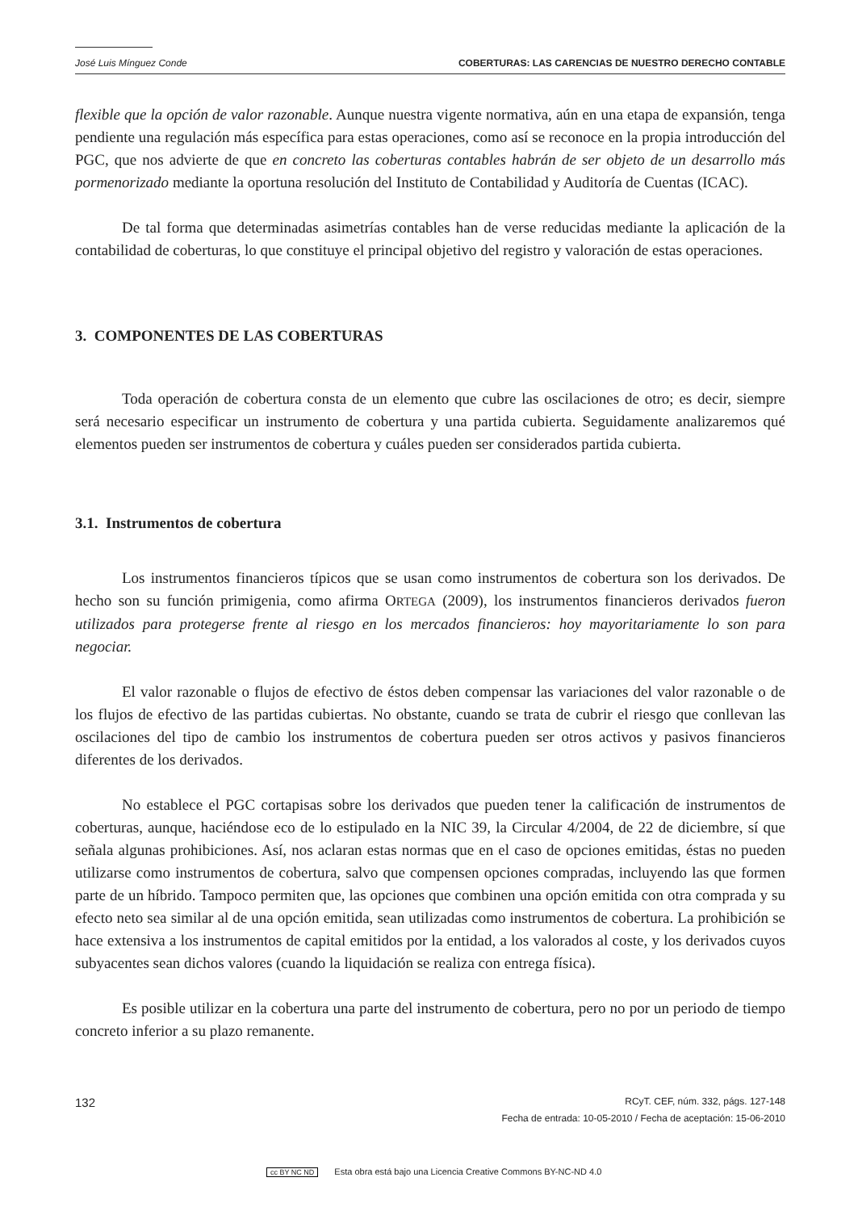José Luis Mínguez Conde COBERTURAS: LAS CARENCIAS DE NUESTRO DERECHO CONTABLE
flexible que la opción de valor razonable. Aunque nuestra vigente normativa, aún en una etapa de expansión, tenga pendiente una regulación más específica para estas operaciones, como así se reconoce en la propia introducción del PGC, que nos advierte de que en concreto las coberturas contables habrán de ser objeto de un desarrollo más pormenorizado mediante la oportuna resolución del Instituto de Contabilidad y Auditoría de Cuentas (ICAC).
De tal forma que determinadas asimetrías contables han de verse reducidas mediante la aplicación de la contabilidad de coberturas, lo que constituye el principal objetivo del registro y valoración de estas operaciones.
3. COMPONENTES DE LAS COBERTURAS
Toda operación de cobertura consta de un elemento que cubre las oscilaciones de otro; es decir, siempre será necesario especificar un instrumento de cobertura y una partida cubierta. Seguidamente analizaremos qué elementos pueden ser instrumentos de cobertura y cuáles pueden ser considerados partida cubierta.
3.1. Instrumentos de cobertura
Los instrumentos financieros típicos que se usan como instrumentos de cobertura son los derivados. De hecho son su función primigenia, como afirma ORTEGA (2009), los instrumentos financieros derivados fueron utilizados para protegerse frente al riesgo en los mercados financieros: hoy mayoritariamente lo son para negociar.
El valor razonable o flujos de efectivo de éstos deben compensar las variaciones del valor razonable o de los flujos de efectivo de las partidas cubiertas. No obstante, cuando se trata de cubrir el riesgo que conllevan las oscilaciones del tipo de cambio los instrumentos de cobertura pueden ser otros activos y pasivos financieros diferentes de los derivados.
No establece el PGC cortapisas sobre los derivados que pueden tener la calificación de instrumentos de coberturas, aunque, haciéndose eco de lo estipulado en la NIC 39, la Circular 4/2004, de 22 de diciembre, sí que señala algunas prohibiciones. Así, nos aclaran estas normas que en el caso de opciones emitidas, éstas no pueden utilizarse como instrumentos de cobertura, salvo que compensen opciones compradas, incluyendo las que formen parte de un híbrido. Tampoco permiten que, las opciones que combinen una opción emitida con otra comprada y su efecto neto sea similar al de una opción emitida, sean utilizadas como instrumentos de cobertura. La prohibición se hace extensiva a los instrumentos de capital emitidos por la entidad, a los valorados al coste, y los derivados cuyos subyacentes sean dichos valores (cuando la liquidación se realiza con entrega física).
Es posible utilizar en la cobertura una parte del instrumento de cobertura, pero no por un periodo de tiempo concreto inferior a su plazo remanente.
132 RCyT. CEF, núm. 332, págs. 127-148
Fecha de entrada: 10-05-2010 / Fecha de aceptación: 15-06-2010
cc BY NC ND Esta obra está bajo una Licencia Creative Commons BY-NC-ND 4.0